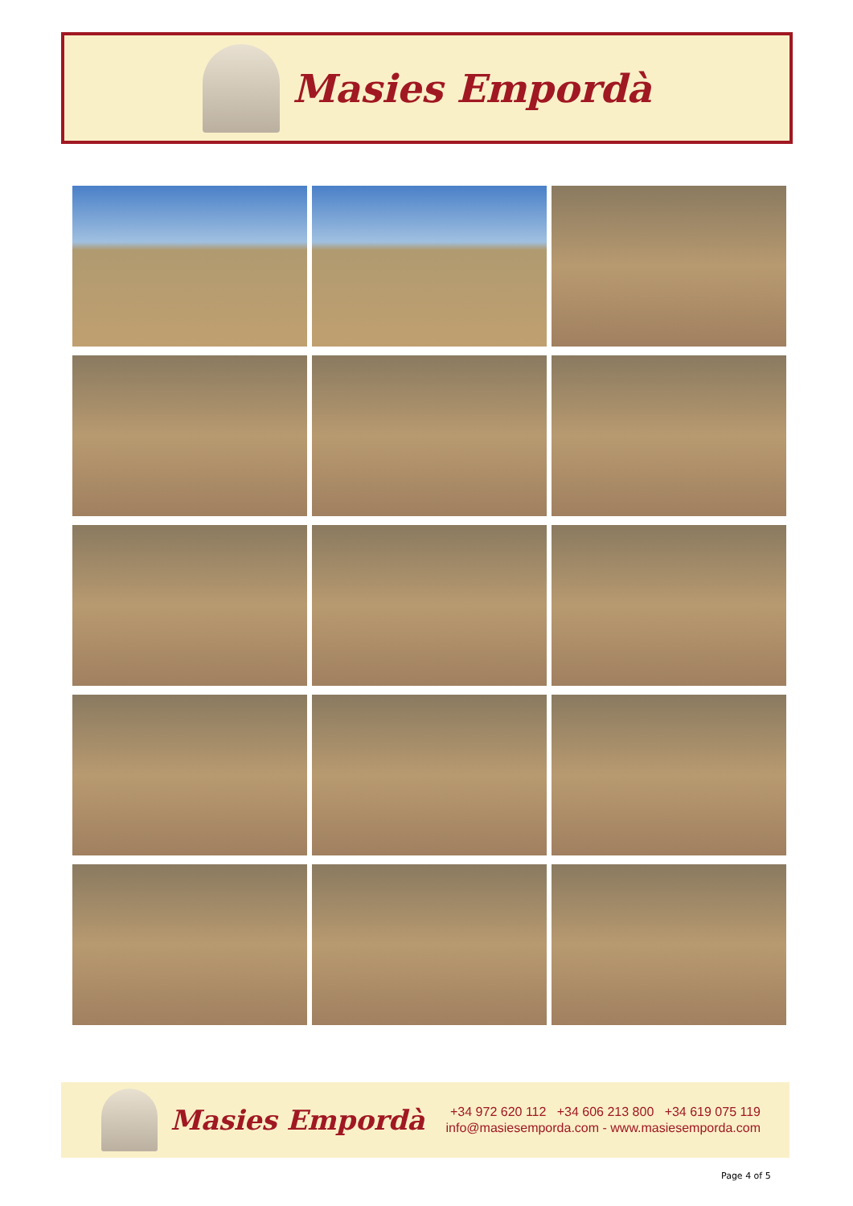Masies Empordà
Masies Empordà
+34 972 620 112 +34 606 213 800 +34 619 075 119
info@masiesemporda.com - www.masiesemporda.com
Page 4 of 5